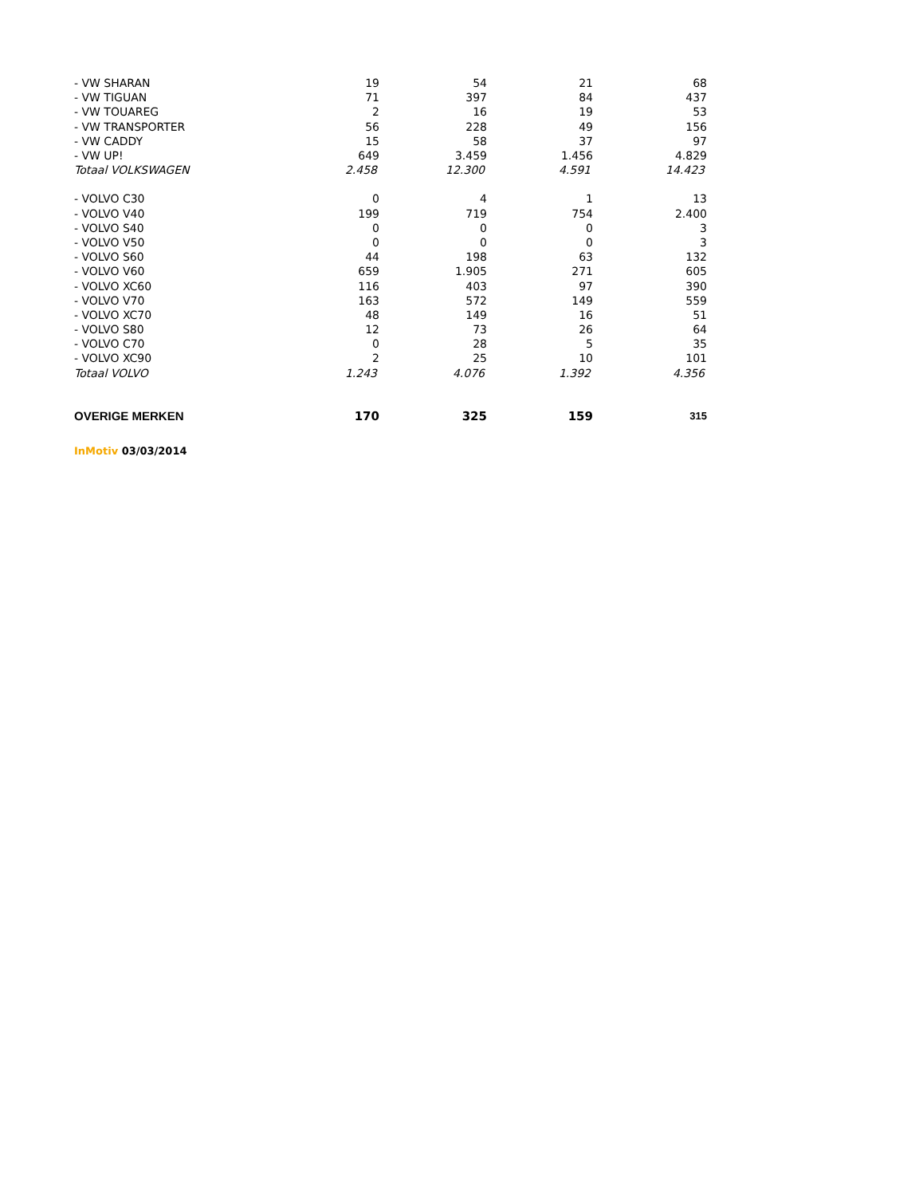| - VW SHARAN | 19 | 54 | 21 | 68 |
| - VW TIGUAN | 71 | 397 | 84 | 437 |
| - VW TOUAREG | 2 | 16 | 19 | 53 |
| - VW TRANSPORTER | 56 | 228 | 49 | 156 |
| - VW CADDY | 15 | 58 | 37 | 97 |
| - VW UP! | 649 | 3.459 | 1.456 | 4.829 |
| Totaal VOLKSWAGEN | 2.458 | 12.300 | 4.591 | 14.423 |
| - VOLVO C30 | 0 | 4 | 1 | 13 |
| - VOLVO V40 | 199 | 719 | 754 | 2.400 |
| - VOLVO S40 | 0 | 0 | 0 | 3 |
| - VOLVO V50 | 0 | 0 | 0 | 3 |
| - VOLVO S60 | 44 | 198 | 63 | 132 |
| - VOLVO V60 | 659 | 1.905 | 271 | 605 |
| - VOLVO XC60 | 116 | 403 | 97 | 390 |
| - VOLVO V70 | 163 | 572 | 149 | 559 |
| - VOLVO XC70 | 48 | 149 | 16 | 51 |
| - VOLVO S80 | 12 | 73 | 26 | 64 |
| - VOLVO C70 | 0 | 28 | 5 | 35 |
| - VOLVO XC90 | 2 | 25 | 10 | 101 |
| Totaal VOLVO | 1.243 | 4.076 | 1.392 | 4.356 |
| OVERIGE MERKEN | 170 | 325 | 159 | 315 |
InMotiv 03/03/2014